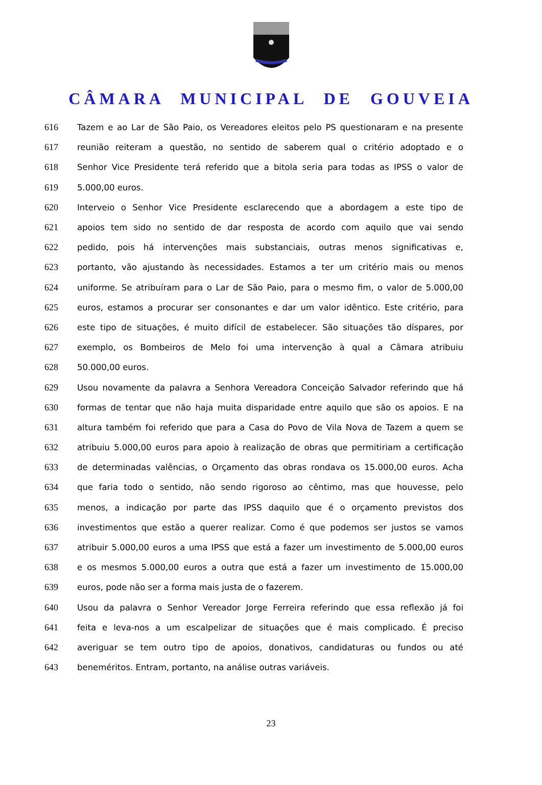CÂMARA MUNICIPAL DE GOUVEIA
616 Tazem e ao Lar de São Paio, os Vereadores eleitos pelo PS questionaram e na presente
617 reunião reiteram a questão, no sentido de saberem qual o critério adoptado e o
618 Senhor Vice Presidente terá referido que a bitola seria para todas as IPSS o valor de
619 5.000,00 euros.
620 Interveio o Senhor Vice Presidente esclarecendo que a abordagem a este tipo de
621 apoios tem sido no sentido de dar resposta de acordo com aquilo que vai sendo
622 pedido, pois há intervenções mais substanciais, outras menos significativas e,
623 portanto, vão ajustando às necessidades. Estamos a ter um critério mais ou menos
624 uniforme. Se atribuíram para o Lar de São Paio, para o mesmo fim, o valor de 5.000,00
625 euros, estamos a procurar ser consonantes e dar um valor idêntico. Este critério, para
626 este tipo de situações, é muito difícil de estabelecer. São situações tão díspares, por
627 exemplo, os Bombeiros de Melo foi uma intervenção à qual a Câmara atribuiu
628 50.000,00 euros.
629 Usou novamente da palavra a Senhora Vereadora Conceição Salvador referindo que há
630 formas de tentar que não haja muita disparidade entre aquilo que são os apoios. E na
631 altura também foi referido que para a Casa do Povo de Vila Nova de Tazem a quem se
632 atribuiu 5.000,00 euros para apoio à realização de obras que permitiriam a certificação
633 de determinadas valências, o Orçamento das obras rondava os 15.000,00 euros. Acha
634 que faria todo o sentido, não sendo rigoroso ao cêntimo, mas que houvesse, pelo
635 menos, a indicação por parte das IPSS daquilo que é o orçamento previstos dos
636 investimentos que estão a querer realizar. Como é que podemos ser justos se vamos
637 atribuir 5.000,00 euros a uma IPSS que está a fazer um investimento de 5.000,00 euros
638 e os mesmos 5.000,00 euros a outra que está a fazer um investimento de 15.000,00
639 euros, pode não ser a forma mais justa de o fazerem.
640 Usou da palavra o Senhor Vereador Jorge Ferreira referindo que essa reflexão já foi
641 feita e leva-nos a um escalpelizar de situações que é mais complicado. É preciso
642 averiguar se tem outro tipo de apoios, donativos, candidaturas ou fundos ou até
643 beneméritos. Entram, portanto, na análise outras variáveis.
23